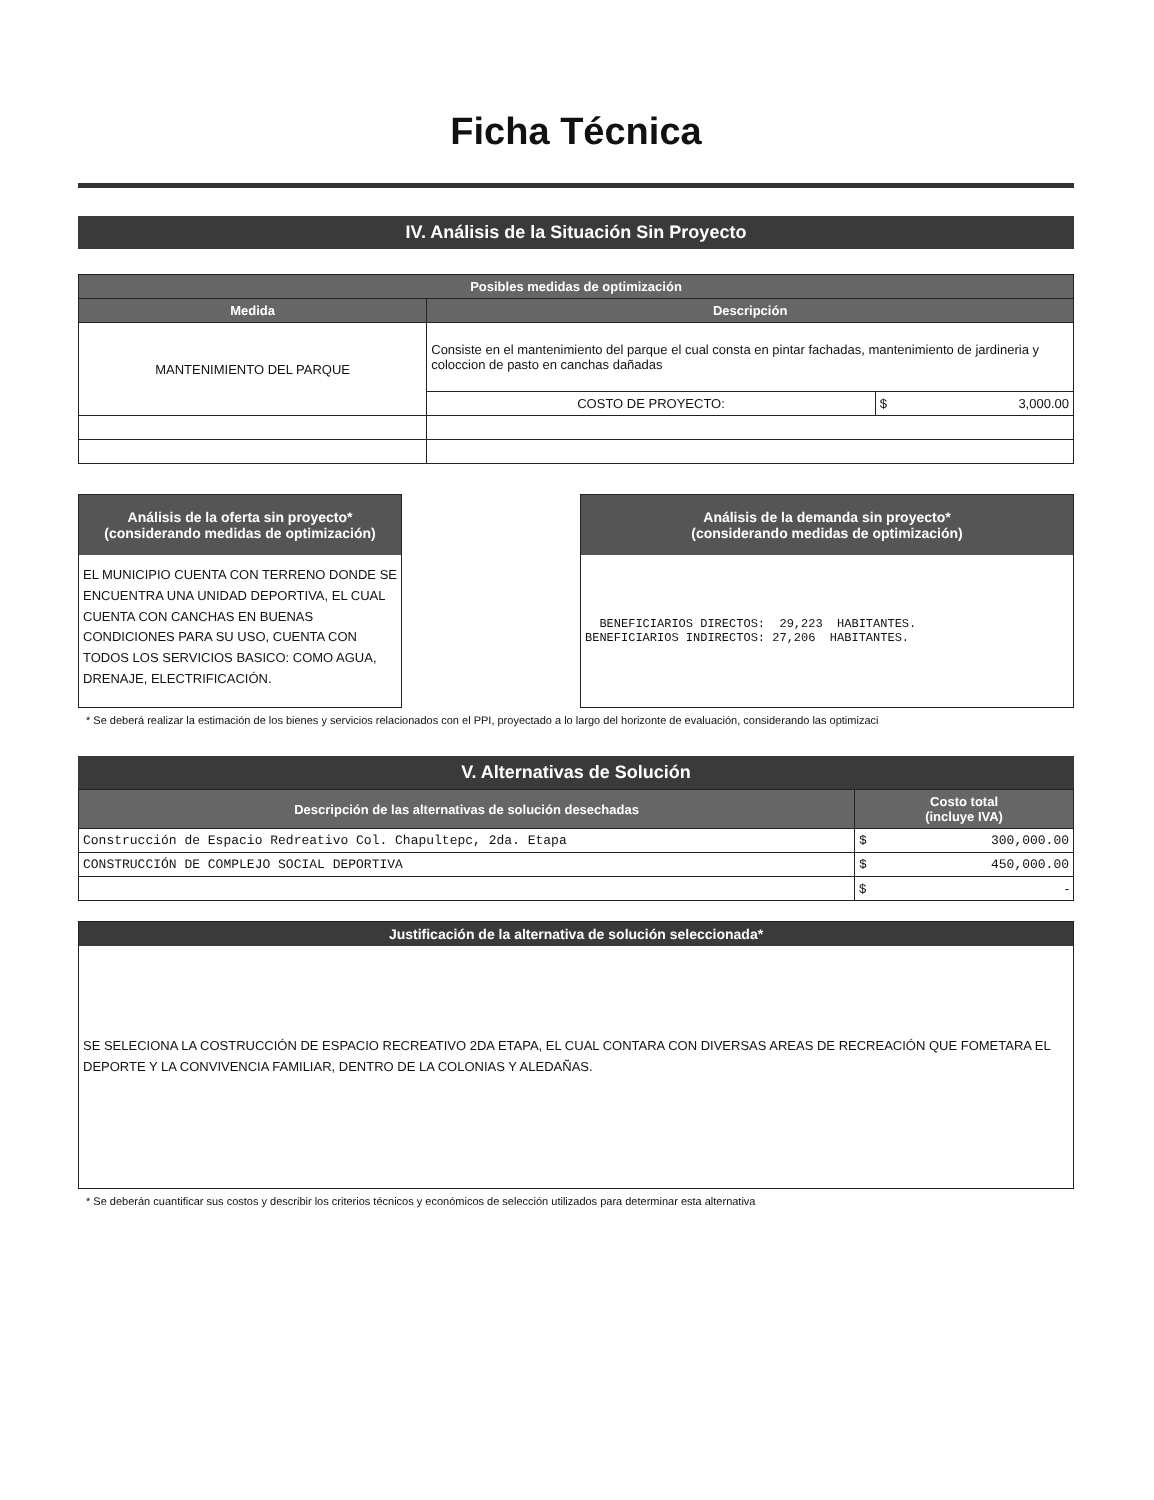Ficha Técnica
IV. Análisis de la Situación Sin Proyecto
| Posibles medidas de optimización | | |
| --- | --- | --- |
| Medida | Descripción | |
| MANTENIMIENTO DEL PARQUE | Consiste en el mantenimiento del parque el cual consta en pintar fachadas, mantenimiento de jardineria y coloccion de pasto en canchas dañadas | |
| | COSTO DE PROYECTO: | $ 3,000.00 |
Análisis de la oferta sin proyecto*
(considerando medidas de optimización)
EL MUNICIPIO CUENTA CON TERRENO DONDE SE ENCUENTRA UNA UNIDAD DEPORTIVA, EL CUAL CUENTA CON CANCHAS EN BUENAS CONDICIONES PARA SU USO, CUENTA CON TODOS LOS SERVICIOS BASICO: COMO AGUA, DRENAJE, ELECTRIFICACIÓN.
Análisis de la demanda sin proyecto*
(considerando medidas de optimización)
  BENEFICIARIOS DIRECTOS:  29,223  HABITANTES.
BENEFICIARIOS INDIRECTOS: 27,206  HABITANTES.
* Se deberá realizar la estimación de los bienes y servicios relacionados con el PPI, proyectado a lo largo del horizonte de evaluación, considerando las optimizaci
V. Alternativas de Solución
| Descripción de las alternativas de solución desechadas | Costo total (incluye IVA) |
| --- | --- |
| Construcción de Espacio Redreativo Col. Chapultepc, 2da. Etapa | $ 300,000.00 |
| CONSTRUCCIÓN DE COMPLEJO SOCIAL DEPORTIVA | $ 450,000.00 |
| | $ - |
Justificación de la alternativa de solución seleccionada*
SE SELECIONA LA COSTRUCCIÓN DE ESPACIO RECREATIVO 2DA ETAPA, EL CUAL CONTARA CON DIVERSAS AREAS DE RECREACIÓN QUE FOMETARA EL DEPORTE Y LA CONVIVENCIA FAMILIAR, DENTRO DE LA COLONIAS Y ALEDAÑAS.
* Se deberán cuantificar sus costos y describir los criterios técnicos y económicos de selección utilizados para determinar esta alternativa